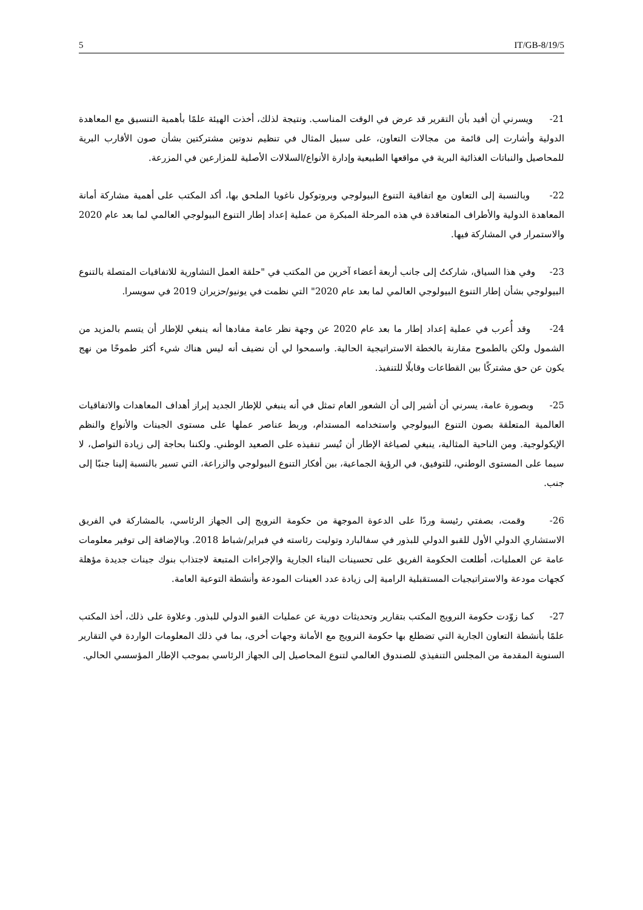5 IT/GB-8/19/5
21- ويسرني أن أفيد بأن التقرير قد عرض في الوقت المناسب. ونتيجة لذلك، أخذت الهيئة علمًا بأهمية التنسيق مع المعاهدة الدولية وأشارت إلى قائمة من مجالات التعاون، على سبيل المثال في تنظيم ندوتين مشتركتين بشأن صون الأقارب البرية للمحاصيل والنباتات الغذائية البرية في مواقعها الطبيعية وإدارة الأنواع/السلالات الأصلية للمزارعين في المزرعة.
22- وبالنسبة إلى التعاون مع اتفاقية التنوع البيولوجي وبروتوكول ناغويا الملحق بها، أكد المكتب على أهمية مشاركة أمانة المعاهدة الدولية والأطراف المتعاقدة في هذه المرحلة المبكرة من عملية إعداد إطار التنوع البيولوجي العالمي لما بعد عام 2020 والاستمرار في المشاركة فيها.
23- وفي هذا السياق، شاركتُ إلى جانب أربعة أعضاء آخرين من المكتب في "حلقة العمل التشاورية للاتفاقيات المتصلة بالتنوع البيولوجي بشأن إطار التنوع البيولوجي العالمي لما بعد عام 2020" التي نظمت في يونيو/حزيران 2019 في سويسرا.
24- وقد أُعرب في عملية إعداد إطار ما بعد عام 2020 عن وجهة نظر عامة مفادها أنه ينبغي للإطار أن يتسم بالمزيد من الشمول ولكن بالطموح مقارنة بالخطة الاستراتيجية الحالية. واسمحوا لي أن نضيف أنه ليس هناك شيء أكثر طموحًا من نهج يكون عن حق مشتركًا بين القطاعات وقابلًا للتنفيذ.
25- وبصورة عامة، يسرني أن أشير إلى أن الشعور العام تمثل في أنه ينبغي للإطار الجديد إبراز أهداف المعاهدات والاتفاقيات العالمية المتعلقة بصون التنوع البيولوجي واستخدامه المستدام، وربط عناصر عملها على مستوى الجينات والأنواع والنظم الإيكولوجية. ومن الناحية المثالية، ينبغي لصياغة الإطار أن تُيسر تنفيذه على الصعيد الوطني. ولكننا بحاجة إلى زيادة التواصل، لا سيما على المستوى الوطني، للتوفيق، في الرؤية الجماعية، بين أفكار التنوع البيولوجي والزراعة، التي تسير بالنسبة إلينا جنبًا إلى جنب.
26- وقمت، بصفتي رئيسة وردًا على الدعوة الموجهة من حكومة النرويج إلى الجهاز الرئاسي، بالمشاركة في الفريق الاستشاري الدولي الأول للقبو الدولي للبذور في سفالبارد وتوليت رئاسته في فبراير/شباط 2018. وبالإضافة إلى توفير معلومات عامة عن العمليات، أطلعت الحكومة الفريق على تحسينات البناء الجارية والإجراءات المتبعة لاجتذاب بنوك جينات جديدة مؤهلة كجهات مودعة والاستراتيجيات المستقبلية الرامية إلى زيادة عدد العينات المودعة وأنشطة التوعية العامة.
27- كما زوّدت حكومة النرويج المكتب بتقارير وتحديثات دورية عن عمليات القبو الدولي للبذور. وعلاوة على ذلك، أخذ المكتب علمًا بأنشطة التعاون الجارية التي تضطلع بها حكومة النرويج مع الأمانة وجهات أخرى، بما في ذلك المعلومات الواردة في التقارير السنوية المقدمة من المجلس التنفيذي للصندوق العالمي لتنوع المحاصيل إلى الجهاز الرئاسي بموجب الإطار المؤسسي الحالي.